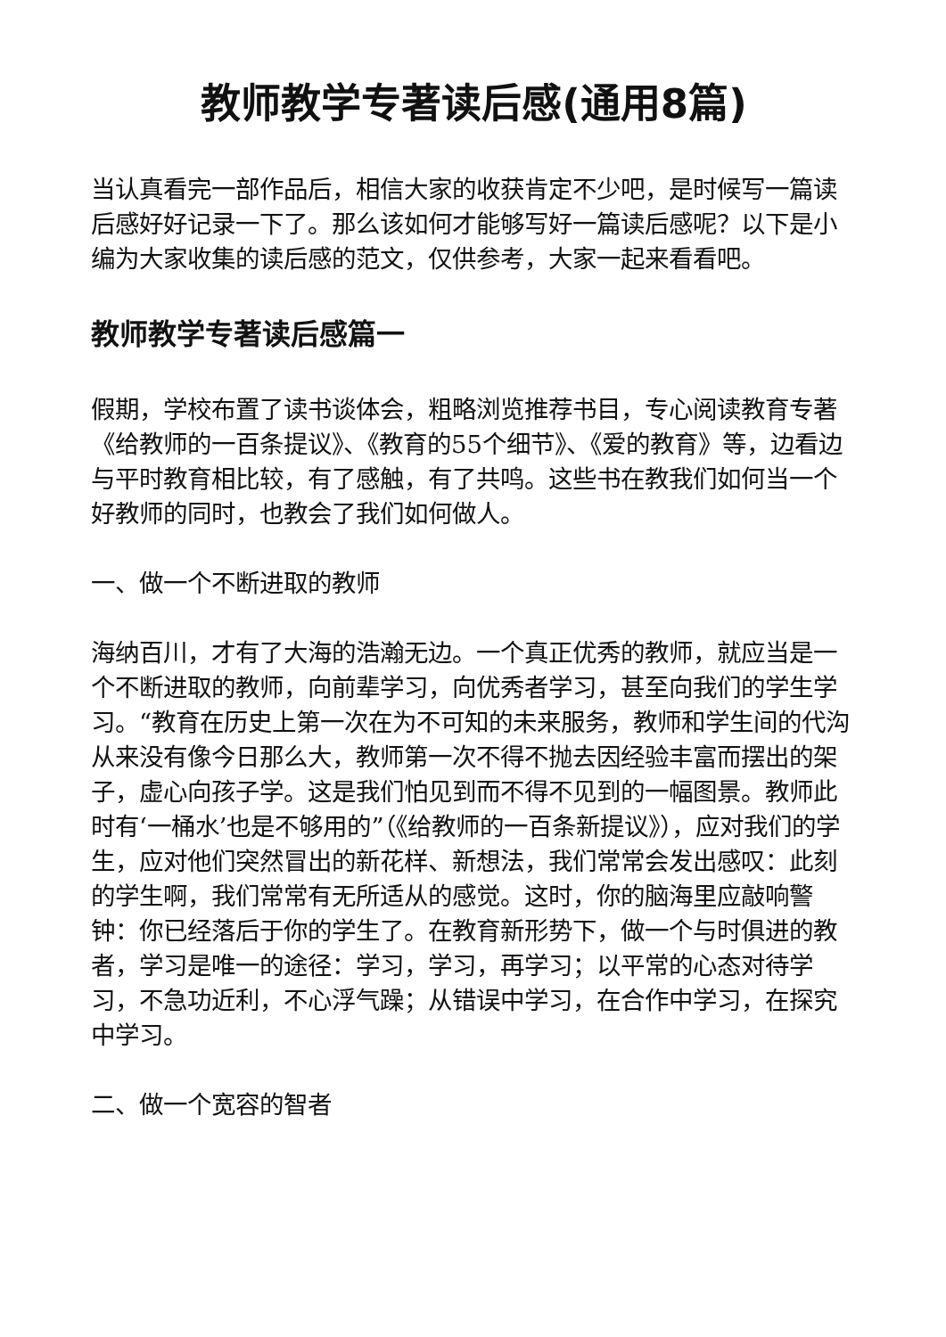教师教学专著读后感(通用8篇)
当认真看完一部作品后，相信大家的收获肯定不少吧，是时候写一篇读后感好好记录一下了。那么该如何才能够写好一篇读后感呢？以下是小编为大家收集的读后感的范文，仅供参考，大家一起来看看吧。
教师教学专著读后感篇一
假期，学校布置了读书谈体会，粗略浏览推荐书目，专心阅读教育专著《给教师的一百条提议》、《教育的55个细节》、《爱的教育》等，边看边与平时教育相比较，有了感触，有了共鸣。这些书在教我们如何当一个好教师的同时，也教会了我们如何做人。
一、做一个不断进取的教师
海纳百川，才有了大海的浩瀚无边。一个真正优秀的教师，就应当是一个不断进取的教师，向前辈学习，向优秀者学习，甚至向我们的学生学习。“教育在历史上第一次在为不可知的未来服务，教师和学生间的代沟从来没有像今日那么大，教师第一次不得不抛去因经验丰富而摆出的架子，虚心向孩子学。这是我们怕见到而不得不见到的一幅图景。教师此时有‘一桶水’也是不够用的”（《给教师的一百条新提议》），应对我们的学生，应对他们突然冒出的新花样、新想法，我们常常会发出感叹：此刻的学生啊，我们常常有无所适从的感觉。这时，你的脑海里应敲响警钟：你已经落后于你的学生了。在教育新形势下，做一个与时俱进的教者，学习是唯一的途径：学习，学习，再学习；以平常的心态对待学习，不急功近利，不心浮气躁；从错误中学习，在合作中学习，在探究中学习。
二、做一个宽容的智者